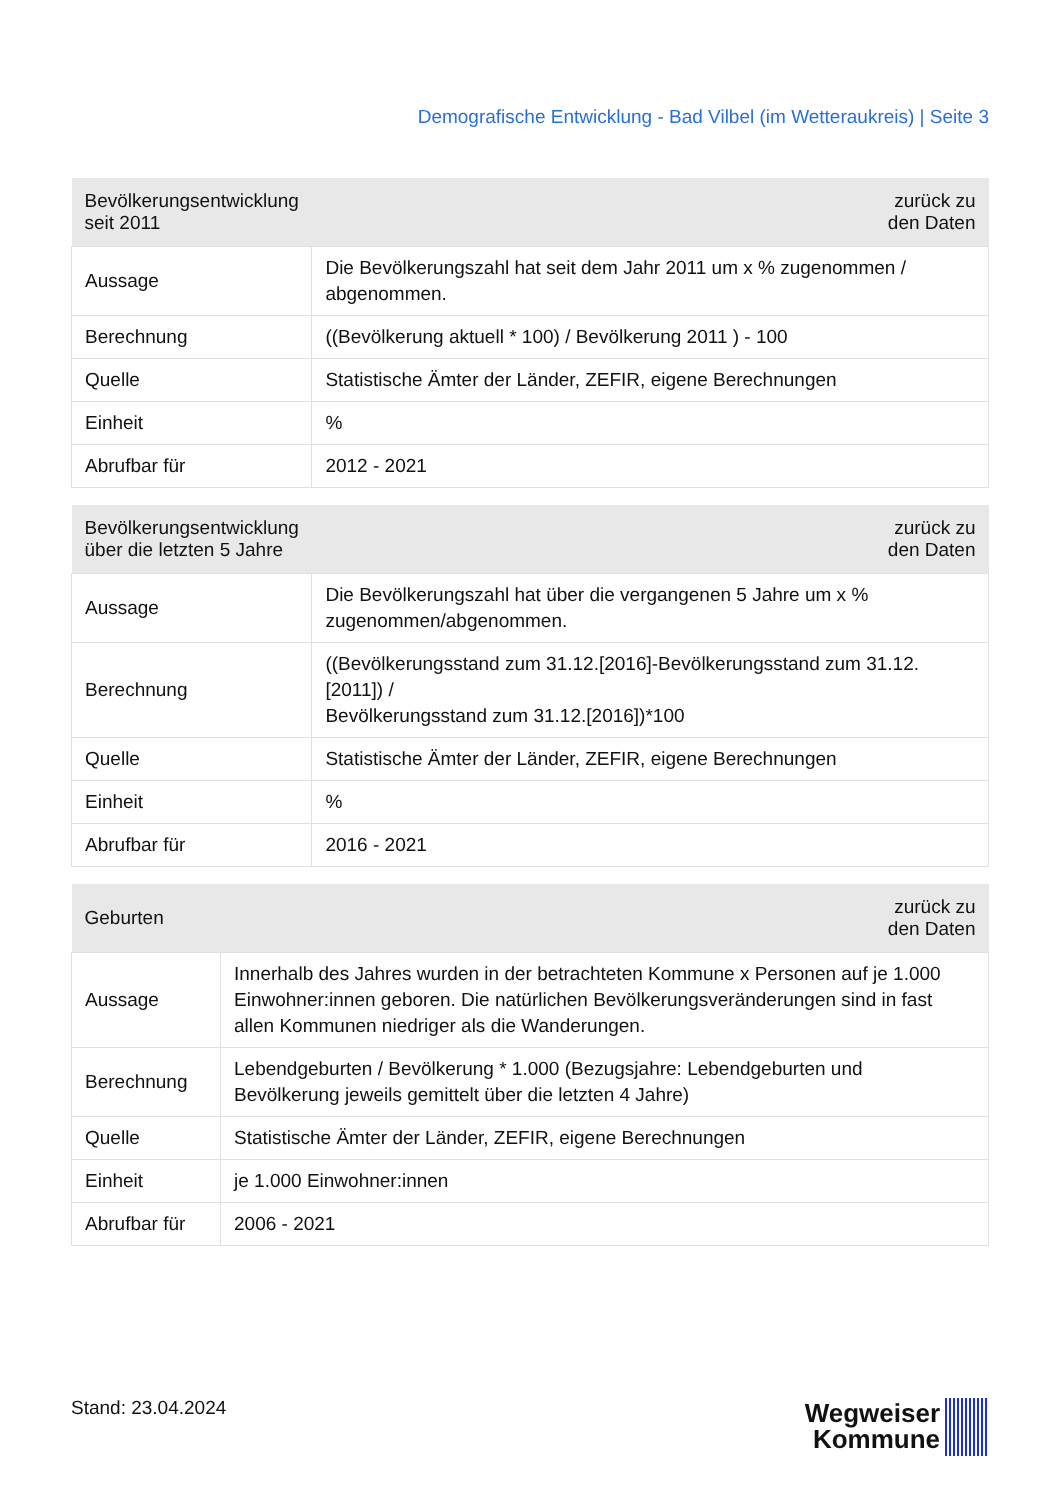Demografische Entwicklung - Bad Vilbel (im Wetteraukreis) | Seite 3
| Bevölkerungsentwicklung seit 2011 | zurück zu den Daten |
| --- | --- |
| Aussage | Die Bevölkerungszahl hat seit dem Jahr 2011 um x % zugenommen / abgenommen. |
| Berechnung | ((Bevölkerung aktuell * 100) / Bevölkerung 2011 ) - 100 |
| Quelle | Statistische Ämter der Länder, ZEFIR, eigene Berechnungen |
| Einheit | % |
| Abrufbar für | 2012 - 2021 |
| Bevölkerungsentwicklung über die letzten 5 Jahre | zurück zu den Daten |
| --- | --- |
| Aussage | Die Bevölkerungszahl hat über die vergangenen 5 Jahre um x % zugenommen/abgenommen. |
| Berechnung | ((Bevölkerungsstand zum 31.12.[2016]-Bevölkerungsstand zum 31.12.[2011]) / Bevölkerungsstand zum 31.12.[2016])*100 |
| Quelle | Statistische Ämter der Länder, ZEFIR, eigene Berechnungen |
| Einheit | % |
| Abrufbar für | 2016 - 2021 |
| Geburten | zurück zu den Daten |
| --- | --- |
| Aussage | Innerhalb des Jahres wurden in der betrachteten Kommune x Personen auf je 1.000 Einwohner:innen geboren. Die natürlichen Bevölkerungsveränderungen sind in fast allen Kommunen niedriger als die Wanderungen. |
| Berechnung | Lebendgeburten / Bevölkerung * 1.000 (Bezugsjahre: Lebendgeburten und Bevölkerung jeweils gemittelt über die letzten 4 Jahre) |
| Quelle | Statistische Ämter der Länder, ZEFIR, eigene Berechnungen |
| Einheit | je 1.000 Einwohner:innen |
| Abrufbar für | 2006 - 2021 |
Stand: 23.04.2024
Wegweiser
Kommune